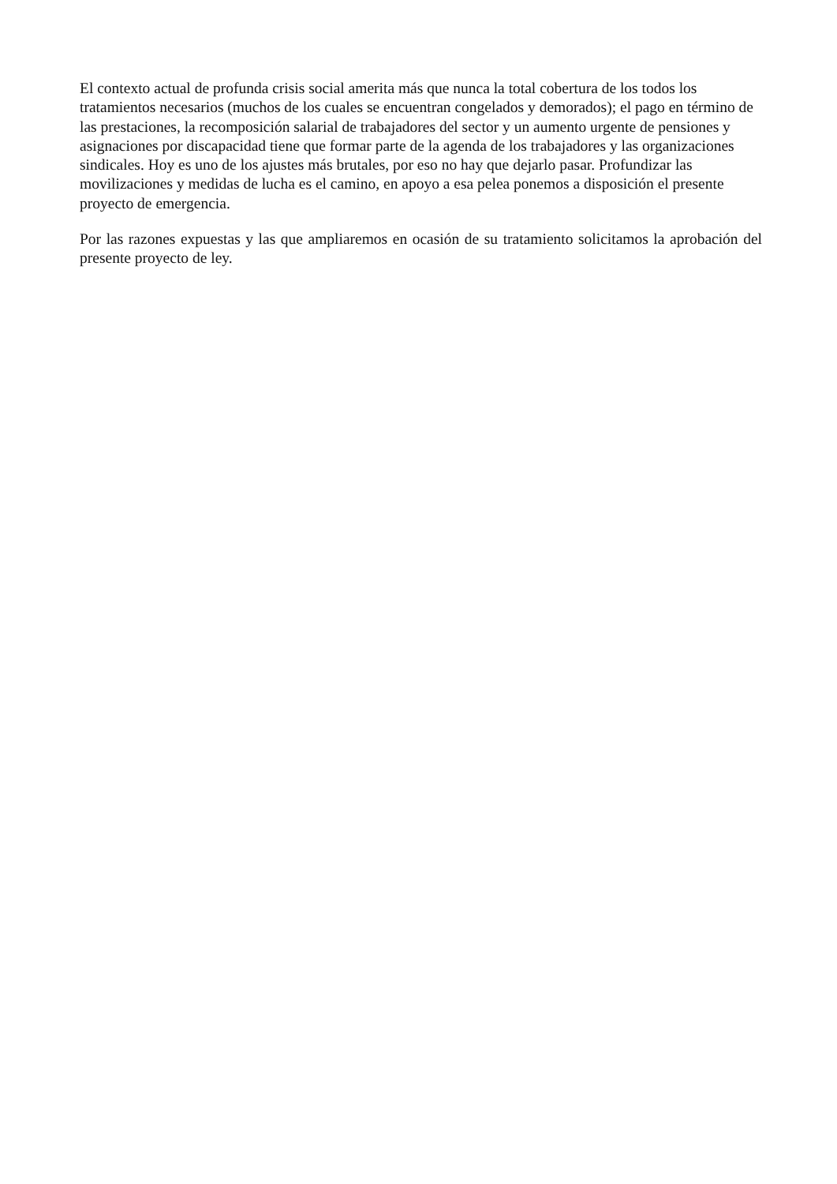El contexto actual de profunda crisis social amerita más que nunca la total cobertura de los todos los tratamientos necesarios (muchos de los cuales se encuentran congelados y demorados); el pago en término de las prestaciones, la recomposición salarial de trabajadores del sector y un aumento urgente de pensiones y asignaciones por discapacidad tiene que formar parte de la agenda de los trabajadores y las organizaciones sindicales. Hoy es uno de los ajustes más brutales, por eso no hay que dejarlo pasar. Profundizar las movilizaciones y medidas de lucha es el camino, en apoyo a esa pelea ponemos a disposición el presente proyecto de emergencia.
Por las razones expuestas y las que ampliaremos en ocasión de su tratamiento solicitamos la aprobación del presente proyecto de ley.